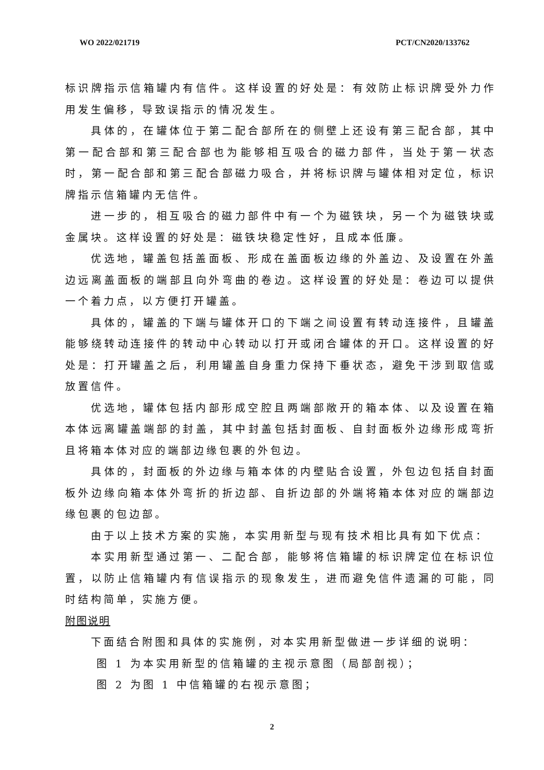WO 2022/021719 PCT/CN2020/133762
标识牌指示信箱罐内有信件。这样设置的好处是：有效防止标识牌受外力作用发生偏移，导致误指示的情况发生。
具体的，在罐体位于第二配合部所在的侧壁上还设有第三配合部，其中第一配合部和第三配合部也为能够相互吸合的磁力部件，当处于第一状态时，第一配合部和第三配合部磁力吸合，并将标识牌与罐体相对定位，标识牌指示信箱罐内无信件。
进一步的，相互吸合的磁力部件中有一个为磁铁块，另一个为磁铁块或金属块。这样设置的好处是：磁铁块稳定性好，且成本低廉。
优选地，罐盖包括盖面板、形成在盖面板边缘的外盖边、及设置在外盖边远离盖面板的端部且向外弯曲的卷边。这样设置的好处是：卷边可以提供一个着力点，以方便打开罐盖。
具体的，罐盖的下端与罐体开口的下端之间设置有转动连接件，且罐盖能够绕转动连接件的转动中心转动以打开或闭合罐体的开口。这样设置的好处是：打开罐盖之后，利用罐盖自身重力保持下垂状态，避免干涉到取信或放置信件。
优选地，罐体包括内部形成空腔且两端部敞开的箱本体、以及设置在箱本体远离罐盖端部的封盖，其中封盖包括封面板、自封面板外边缘形成弯折且将箱本体对应的端部边缘包裹的外包边。
具体的，封面板的外边缘与箱本体的内壁贴合设置，外包边包括自封面板外边缘向箱本体外弯折的折边部、自折边部的外端将箱本体对应的端部边缘包裹的包边部。
由于以上技术方案的实施，本实用新型与现有技术相比具有如下优点：
本实用新型通过第一、二配合部，能够将信箱罐的标识牌定位在标识位置，以防止信箱罐内有信误指示的现象发生，进而避免信件遗漏的可能，同时结构简单，实施方便。
附图说明
下面结合附图和具体的实施例，对本实用新型做进一步详细的说明：
图 1 为本实用新型的信箱罐的主视示意图（局部剖视）；
图 2 为图 1 中信箱罐的右视示意图；
2